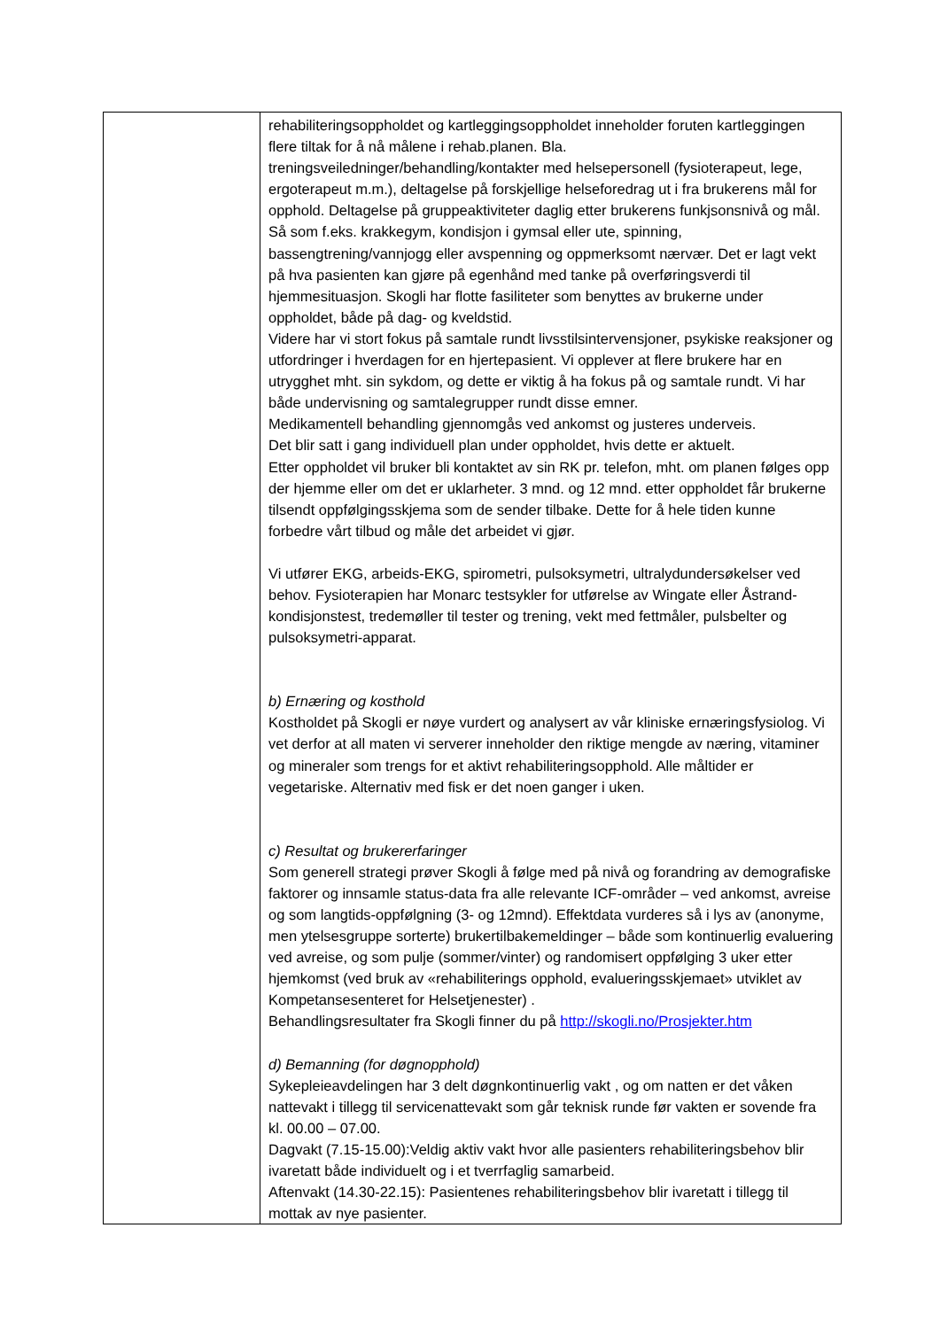| | rehabiliteringsoppholdet og kartleggingsoppholdet inneholder foruten kartleggingen flere tiltak for å nå målene i rehab.planen. Bla. treningsveiledninger/behandling/kontakter med helsepersonell (fysioterapeut, lege, ergoterapeut m.m.), deltagelse på forskjellige helseforedrag ut i fra brukerens mål for opphold. Deltagelse på gruppeaktiviteter daglig etter brukerens funkjsonsnivå og mål. Så som f.eks. krakkegym, kondisjon i gymsal eller ute, spinning, bassengtrening/vannjogg eller avspenning og oppmerksomt nærvær. Det er lagt vekt på hva pasienten kan gjøre på egenhånd med tanke på overføringsverdi til hjemmesituasjon. Skogli har flotte fasiliteter som benyttes av brukerne under oppholdet, både på dag- og kveldstid. Videre har vi stort fokus på samtale rundt livsstilsintervensjoner, psykiske reaksjoner og utfordringer i hverdagen for en hjertepasient. Vi opplever at flere brukere har en utrygghet mht. sin sykdom, og dette er viktig å ha fokus på og samtale rundt. Vi har både undervisning og samtalegrupper rundt disse emner. Medikamentell behandling gjennomgås ved ankomst og justeres underveis. Det blir satt i gang individuell plan under oppholdet, hvis dette er aktuelt. Etter oppholdet vil bruker bli kontaktet av sin RK pr. telefon, mht. om planen følges opp der hjemme eller om det er uklarheter. 3 mnd. og 12 mnd. etter oppholdet får brukerne tilsendt oppfølgingsskjema som de sender tilbake. Dette for å hele tiden kunne forbedre vårt tilbud og måle det arbeidet vi gjør. Vi utfører EKG, arbeids-EKG, spirometri, pulsoksymetri, ultralydundersøkelser ved behov. Fysioterapien har Monarc testsykler for utførelse av Wingate eller Åstrand- kondisjonstest, tredemøller til tester og trening, vekt med fettmåler, pulsbelter og pulsoksymetri-apparat. b) Ernæring og kosthold Kostholdet på Skogli er nøye vurdert og analysert av vår kliniske ernæringsfysiolog. Vi vet derfor at all maten vi serverer inneholder den riktige mengde av næring, vitaminer og mineraler som trengs for et aktivt rehabiliteringsopphold. Alle måltider er vegetariske. Alternativ med fisk er det noen ganger i uken. c) Resultat og brukererfaringer Som generell strategi prøver Skogli å følge med på nivå og forandring av demografiske faktorer og innsamle status-data fra alle relevante ICF-områder – ved ankomst, avreise og som langtids-oppfølgning (3- og 12mnd). Effektdata vurderes så i lys av (anonyme, men ytelsesgruppe sorterte) brukertilbakemeldinger – både som kontinuerlig evaluering ved avreise, og som pulje (sommer/vinter) og randomisert oppfølging 3 uker etter hjemkomst (ved bruk av «rehabiliterings opphold, evalueringsskjemaet» utviklet av Kompetansesenteret for Helsetjenester) . Behandlingsresultater fra Skogli finner du på http://skogli.no/Prosjekter.htm d) Bemanning (for døgnopphold) Sykepleieavdelingen har 3 delt døgnkontinuerlig vakt , og om natten er det våken nattevakt i tillegg til servicenattevakt som går teknisk runde før vakten er sovende fra kl. 00.00 – 07.00. Dagvakt (7.15-15.00):Veldig aktiv vakt hvor alle pasienters rehabiliteringsbehov blir ivaretatt både individuelt og i et tverrfaglig samarbeid. Aftenvakt (14.30-22.15): Pasientenes rehabiliteringsbehov blir ivaretatt i tillegg til mottak av nye pasienter. |